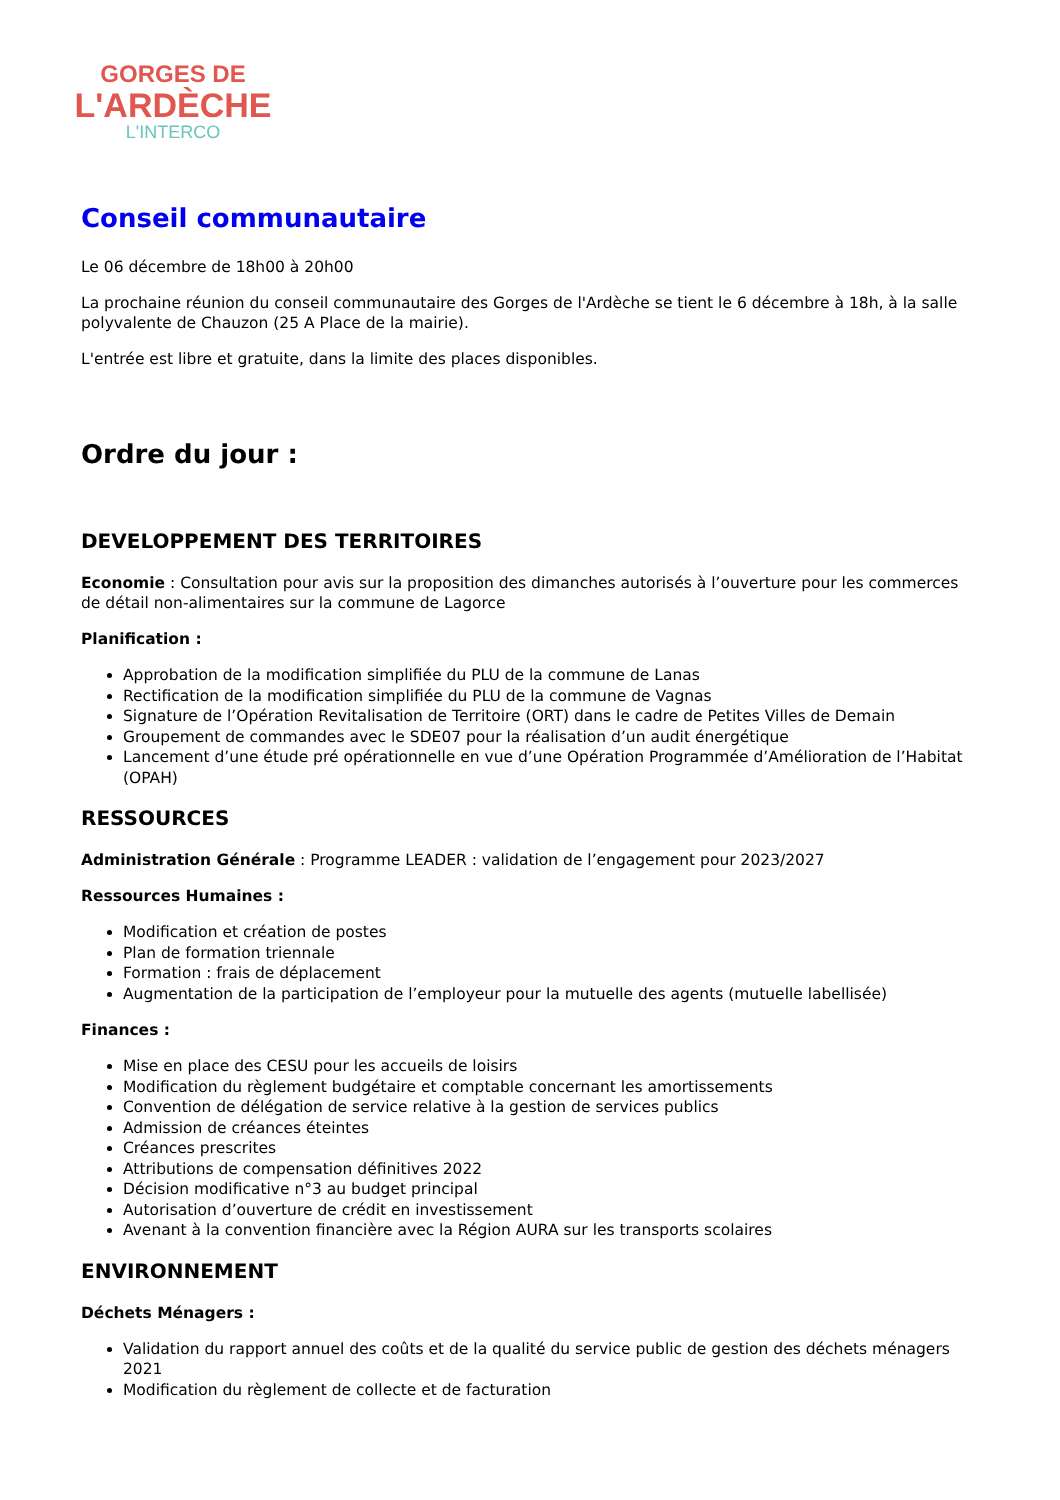GORGES DE
L'ARDÈCHE
L'INTERCO
Conseil communautaire
Le 06 décembre de 18h00 à 20h00
La prochaine réunion du conseil communautaire des Gorges de l'Ardèche se tient le 6 décembre à 18h, à la salle polyvalente de Chauzon (25 A Place de la mairie).
L'entrée est libre et gratuite, dans la limite des places disponibles.
Ordre du jour :
DEVELOPPEMENT DES TERRITOIRES
Economie : Consultation pour avis sur la proposition des dimanches autorisés à l’ouverture pour les commerces de détail non-alimentaires sur la commune de Lagorce
Planification :
Approbation de la modification simplifiée du PLU de la commune de Lanas
Rectification de la modification simplifiée du PLU de la commune de Vagnas
Signature de l’Opération Revitalisation de Territoire (ORT) dans le cadre de Petites Villes de Demain
Groupement de commandes avec le SDE07 pour la réalisation d’un audit énergétique
Lancement d’une étude pré opérationnelle en vue d’une Opération Programmée d’Amélioration de l’Habitat (OPAH)
RESSOURCES
Administration Générale : Programme LEADER : validation de l’engagement pour 2023/2027
Ressources Humaines :
Modification et création de postes
Plan de formation triennale
Formation : frais de déplacement
Augmentation de la participation de l’employeur pour la mutuelle des agents (mutuelle labellisée)
Finances :
Mise en place des CESU pour les accueils de loisirs
Modification du règlement budgétaire et comptable concernant les amortissements
Convention de délégation de service relative à la gestion de services publics
Admission de créances éteintes
Créances prescrites
Attributions de compensation définitives 2022
Décision modificative n°3 au budget principal
Autorisation d’ouverture de crédit en investissement
Avenant à la convention financière avec la Région AURA sur les transports scolaires
ENVIRONNEMENT
Déchets Ménagers :
Validation du rapport annuel des coûts et de la qualité du service public de gestion des déchets ménagers 2021
Modification du règlement de collecte et de facturation